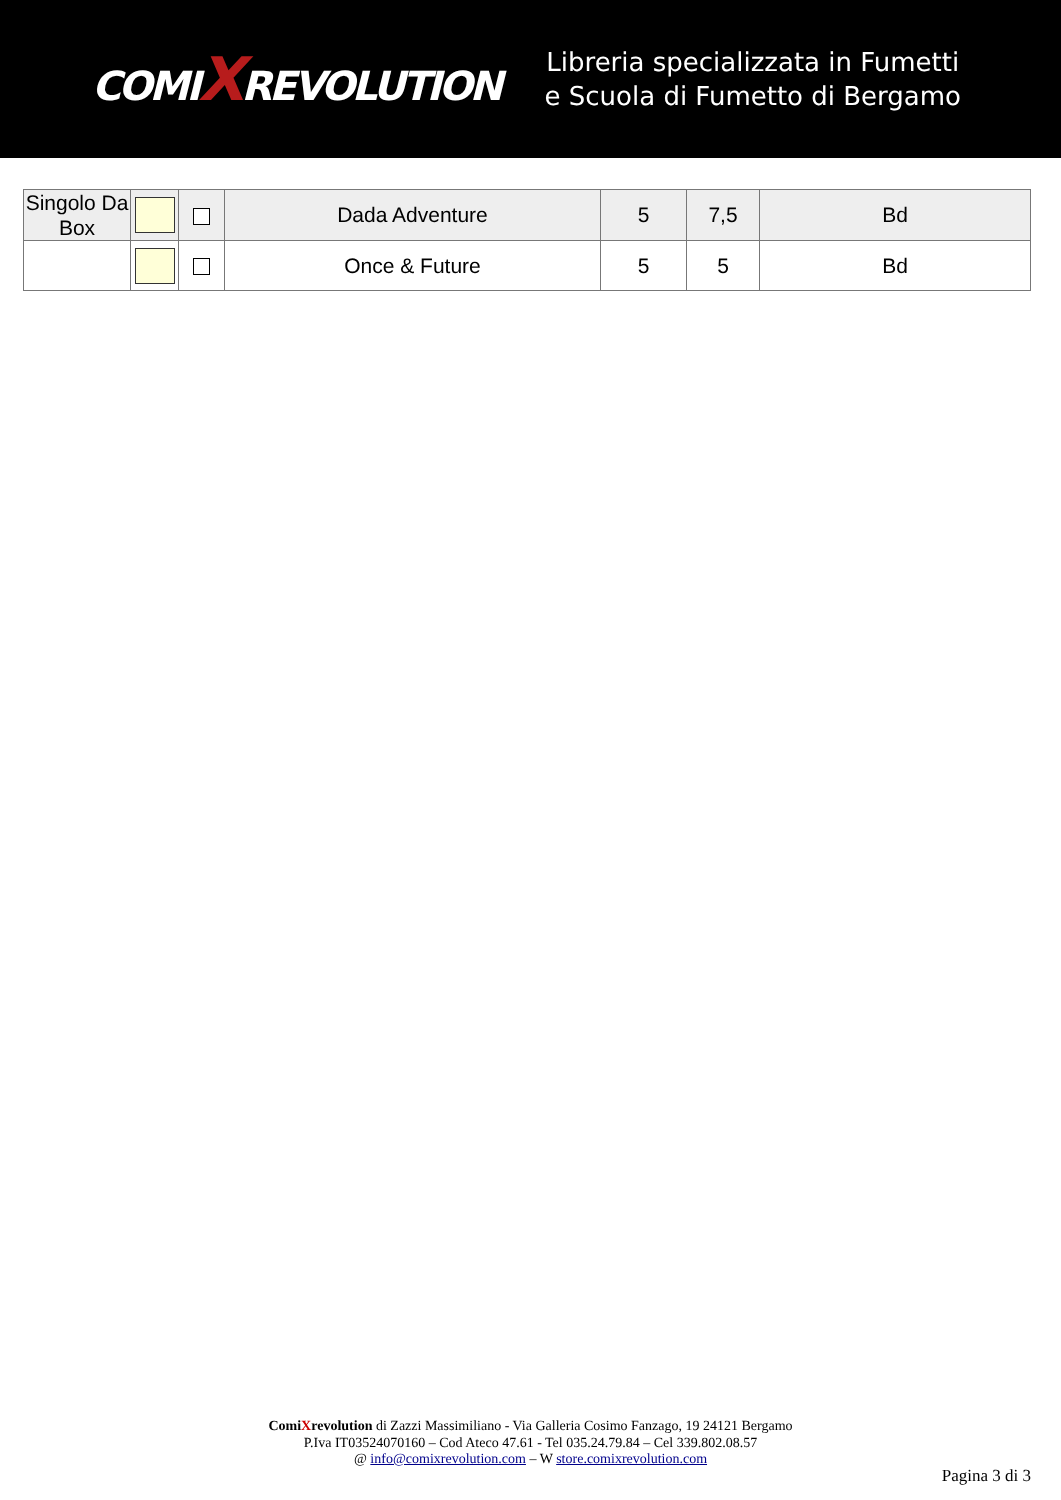COMIXREVOLUTION
Libreria specializzata in Fumetti
e Scuola di Fumetto di Bergamo
| Singolo Da Box | | | Dada Adventure | 5 | 7,5 | Bd |
| | | | Once & Future | 5 | 5 | Bd |
ComiXrevolution di Zazzi Massimiliano - Via Galleria Cosimo Fanzago, 19 24121 Bergamo
P.Iva IT03524070160 – Cod Ateco 47.61 - Tel 035.24.79.84 – Cel 339.802.08.57
@ info@comixrevolution.com – W store.comixrevolution.com
Pagina 3 di 3